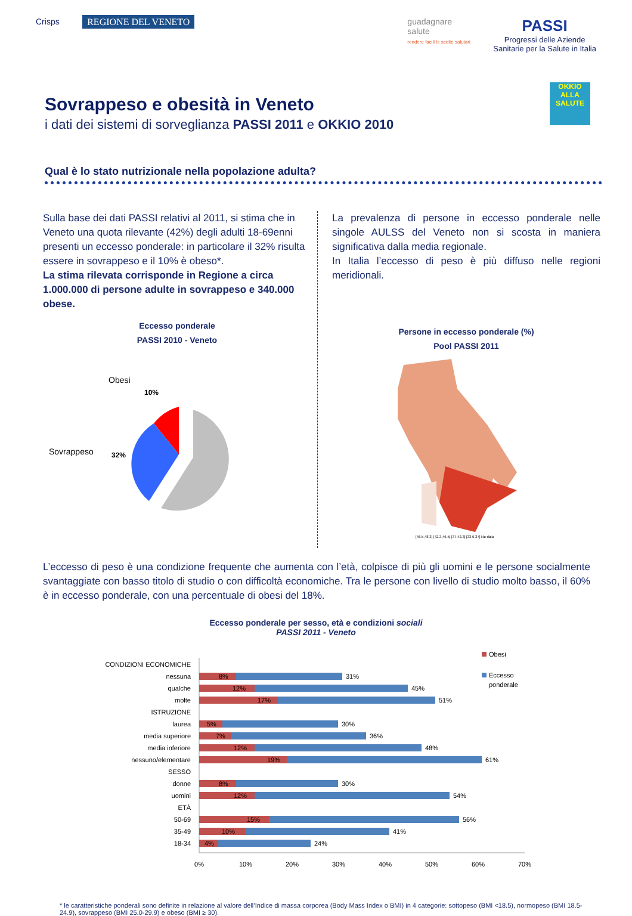Crisps
REGIONE DEL VENETO
guadagnare
salute
rendere facili le scelte salutari
PASSI
Progressi delle Aziende
Sanitarie per la Salute in Italia
Sovrappeso e obesità in Veneto
i dati dei sistemi di sorveglianza PASSI 2011 e OKKIO 2010
OKKIO ALLA SALUTE
Qual è lo stato nutrizionale nella popolazione adulta?
Sulla base dei dati PASSI relativi al 2011, si stima che in Veneto una quota rilevante (42%) degli adulti 18-69enni presenti un eccesso ponderale: in particolare il 32% risulta essere in sovrappeso e il 10% è obeso*.
La stima rilevata corrisponde in Regione a circa 1.000.000 di persone adulte in sovrappeso e 340.000 obese.
Eccesso ponderale
PASSI 2010 - Veneto
Obesi
10%
Sovrappeso
32%
La prevalenza di persone in eccesso ponderale nelle singole AULSS del Veneto non si scosta in maniera significativa dalla media regionale.
In Italia l’eccesso di peso è più diffuso nelle regioni meridionali.
Persone in eccesso ponderale (%)
Pool PASSI 2011
[46.5,48.3] [42.3,46.5] [37,42.3] [33.6,37] No data
L’eccesso di peso è una condizione frequente che aumenta con l’età, colpisce di più gli uomini e le persone socialmente svantaggiate con basso titolo di studio o con difficoltà economiche. Tra le persone con livello di studio molto basso, il 60% è in eccesso ponderale, con una percentuale di obesi del 18%.
Eccesso ponderale per sesso, età e condizioni sociali
PASSI 2011 - Veneto
CONDIZIONI ECONOMICHE
nessuna
qualche
molte
ISTRUZIONE
laurea
media superiore
media inferiore
nessuno/elementare
SESSO
donne
uomini
ETÀ
50-69
35-49
18-34
31%
8%
45%
12%
51%
17%
30%
5%
36%
7%
48%
12%
61%
19%
30%
8%
54%
12%
56%
15%
41%
10%
24%
4%
0%
10%
20%
30%
40%
50%
60%
70%
Obesi
Eccesso
ponderale
* le caratteristiche ponderali sono definite in relazione al valore dell’Indice di massa corporea (Body Mass Index o BMI) in 4 categorie: sottopeso (BMI <18.5), normopeso (BMI 18.5-24.9), sovrappeso (BMI 25.0-29.9) e obeso (BMI ≥ 30).